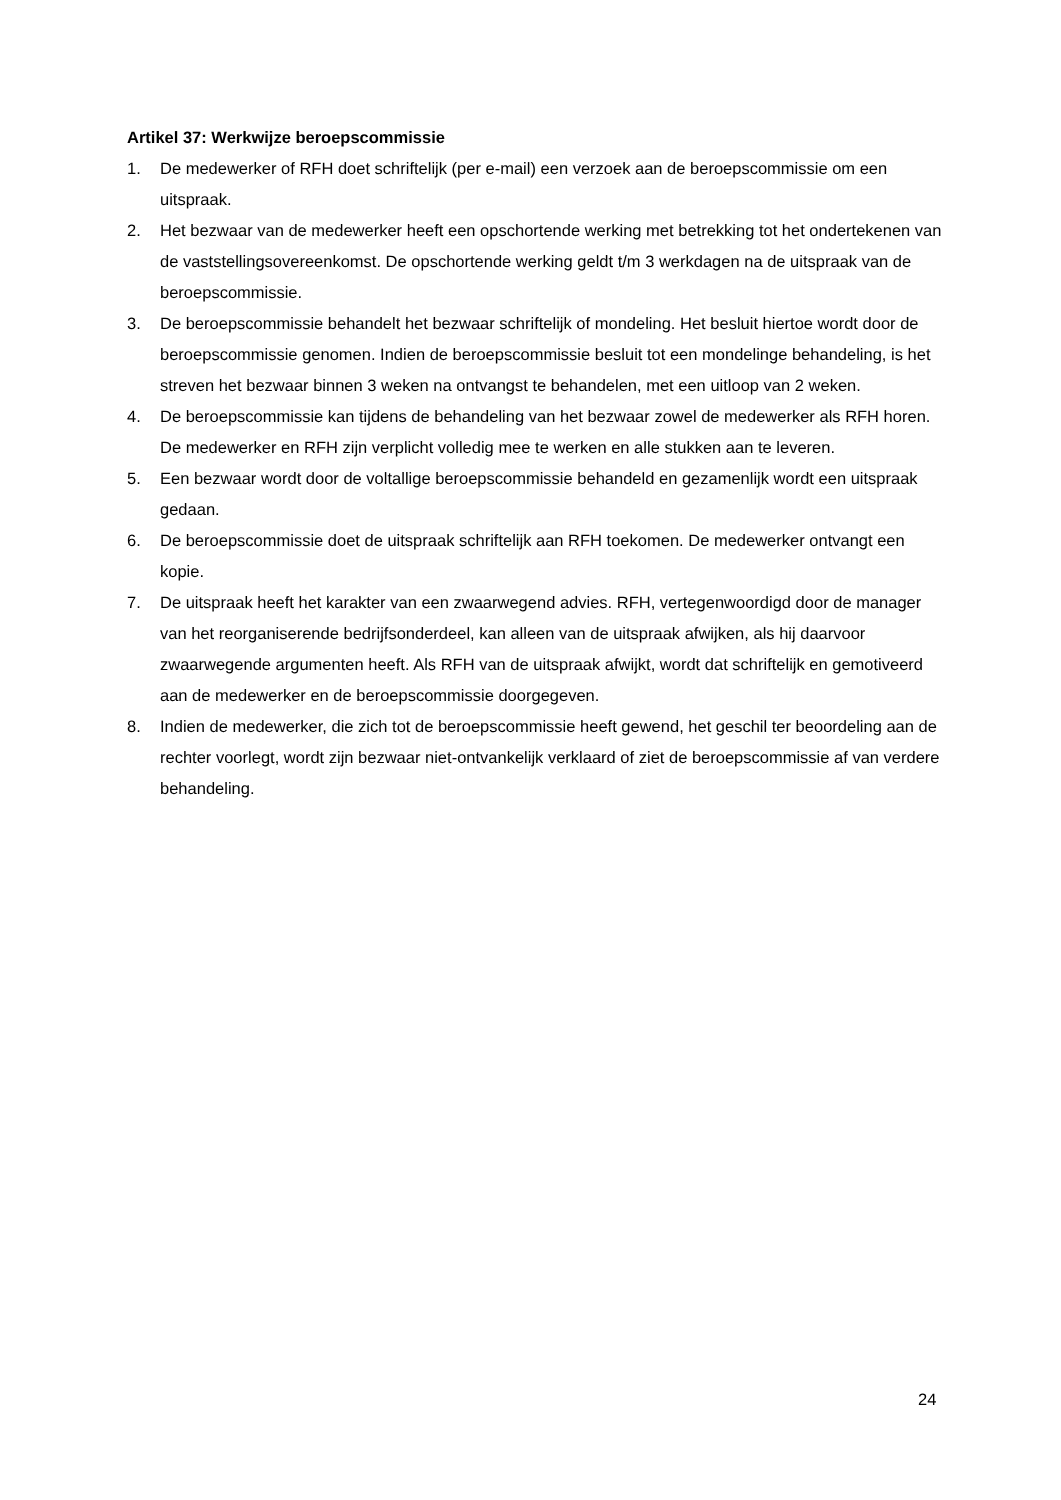Artikel 37: Werkwijze beroepscommissie
1. De medewerker of RFH doet schriftelijk (per e-mail) een verzoek aan de beroepscommissie om een uitspraak.
2. Het bezwaar van de medewerker heeft een opschortende werking met betrekking tot het ondertekenen van de vaststellingsovereenkomst. De opschortende werking geldt t/m 3 werkdagen na de uitspraak van de beroepscommissie.
3. De beroepscommissie behandelt het bezwaar schriftelijk of mondeling. Het besluit hiertoe wordt door de beroepscommissie genomen. Indien de beroepscommissie besluit tot een mondelinge behandeling, is het streven het bezwaar binnen 3 weken na ontvangst te behandelen, met een uitloop van 2 weken.
4. De beroepscommissie kan tijdens de behandeling van het bezwaar zowel de medewerker als RFH horen. De medewerker en RFH zijn verplicht volledig mee te werken en alle stukken aan te leveren.
5. Een bezwaar wordt door de voltallige beroepscommissie behandeld en gezamenlijk wordt een uitspraak gedaan.
6. De beroepscommissie doet de uitspraak schriftelijk aan RFH toekomen. De medewerker ontvangt een kopie.
7. De uitspraak heeft het karakter van een zwaarwegend advies. RFH, vertegenwoordigd door de manager van het reorganiserende bedrijfsonderdeel, kan alleen van de uitspraak afwijken, als hij daarvoor zwaarwegende argumenten heeft. Als RFH van de uitspraak afwijkt, wordt dat schriftelijk en gemotiveerd aan de medewerker en de beroepscommissie doorgegeven.
8. Indien de medewerker, die zich tot de beroepscommissie heeft gewend, het geschil ter beoordeling aan de rechter voorlegt, wordt zijn bezwaar niet-ontvankelijk verklaard of ziet de beroepscommissie af van verdere behandeling.
24